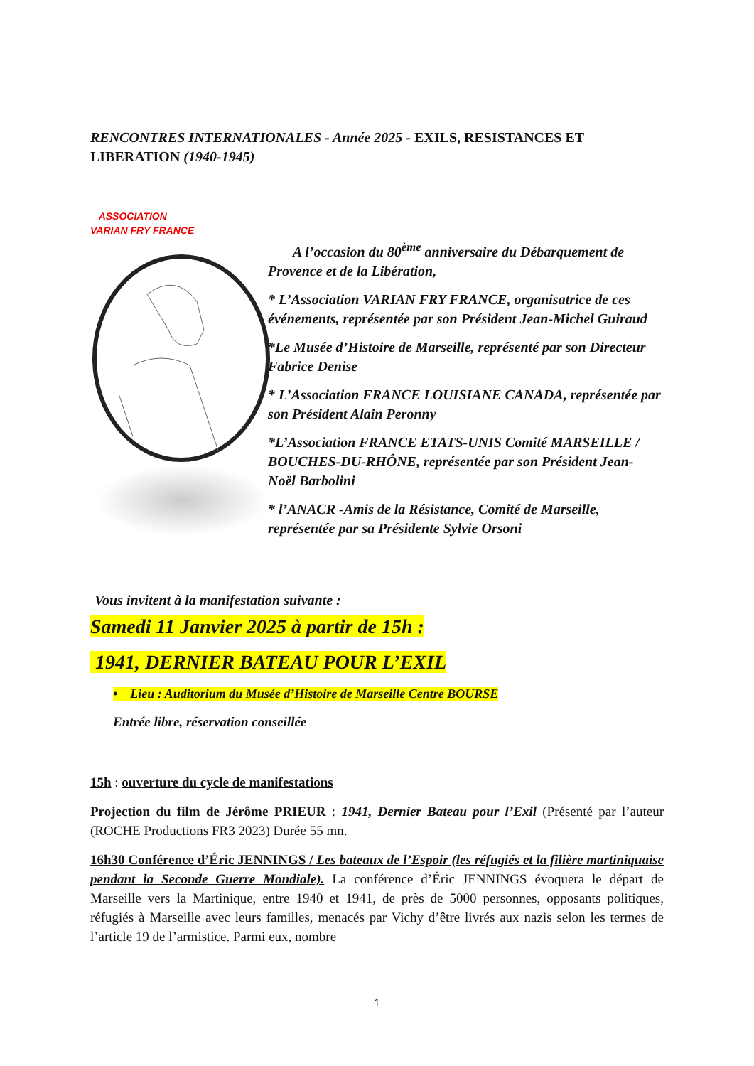RENCONTRES INTERNATIONALES - Année 2025 - EXILS, RESISTANCES ET LIBERATION (1940-1945)
ASSOCIATION
VARIAN FRY FRANCE
A l’occasion du 80<sup>ème</sup> anniversaire du Débarquement de Provence et de la Libération,
* L’Association VARIAN FRY FRANCE, organisatrice de ces événements, représentée par son Président Jean-Michel Guiraud
*Le Musée d’Histoire de Marseille, représenté par son Directeur Fabrice Denise
* L’Association FRANCE LOUISIANE CANADA, représentée par son Président Alain Peronny
*L’Association FRANCE ETATS-UNIS Comité MARSEILLE / BOUCHES-DU-RHÔNE, représentée par son Président Jean- Noël Barbolini
* l’ANACR -Amis de la Résistance, Comité de Marseille, représentée par sa Présidente Sylvie Orsoni
Vous invitent à la manifestation suivante :
Samedi 11 Janvier 2025 à partir de 15h :
1941, DERNIER BATEAU POUR L’EXIL
• Lieu : Auditorium du Musée d’Histoire de Marseille Centre BOURSE
Entrée libre, réservation conseillée
15h : ouverture du cycle de manifestations
Projection du film de Jérôme PRIEUR : 1941, Dernier Bateau pour l’Exil (Présenté par l’auteur (ROCHE Productions FR3 2023) Durée 55 mn.
16h30 Conférence d’Éric JENNINGS / Les bateaux de l’Espoir (les réfugiés et la filière martiniquaise pendant la Seconde Guerre Mondiale). La conférence d’Éric JENNINGS évoquera le départ de Marseille vers la Martinique, entre 1940 et 1941, de près de 5000 personnes, opposants politiques, réfugiés à Marseille avec leurs familles, menacés par Vichy d’être livrés aux nazis selon les termes de l’article 19 de l’armistice. Parmi eux, nombre
1